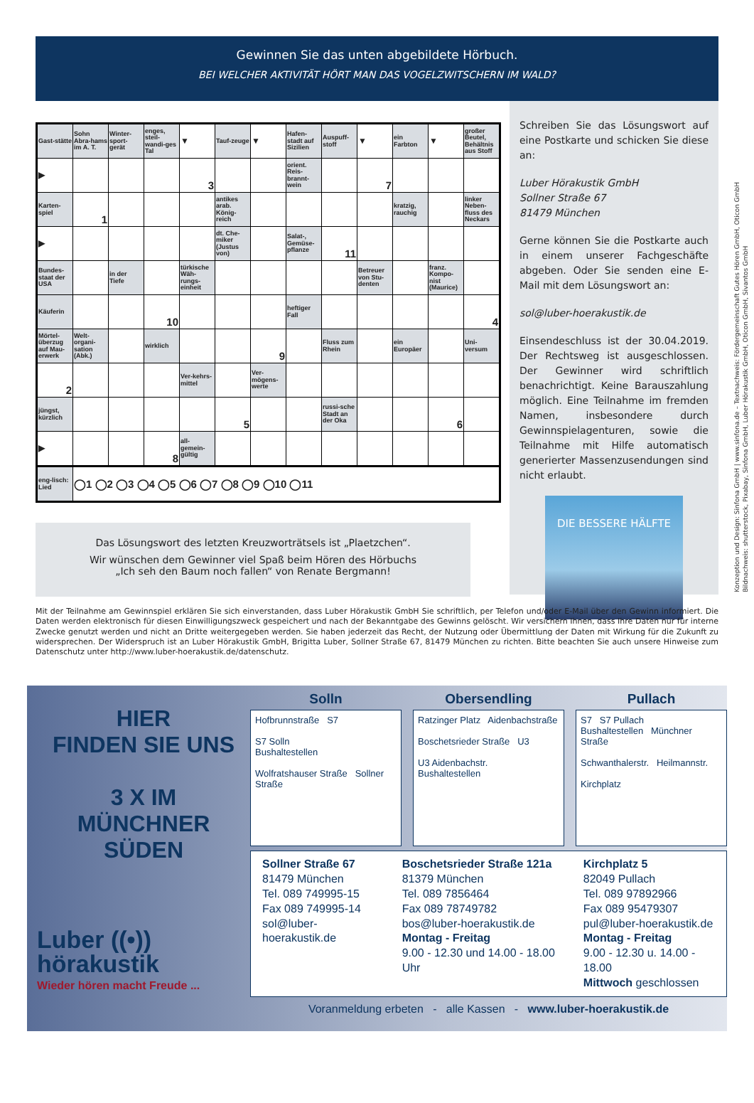Gewinnen Sie das unten abgebildete Hörbuch.
BEI WELCHER AKTIVITÄT HÖRT MAN DAS VOGELZWITSCHERN IM WALD?
| Gast-stätte | Sohn Abra-hams im A. T. | Winter-sport-gerät | enges, steil-wandi-ges Tal | ▼ | Tauf-zeuge | ▼ | Hafen-stadt auf Sizilien | Auspuff-stoff | ▼ | ein Farbton | ▼ | großer Beutel, Behältnis aus Stoff |
| ▶ | | | | 3 | | | orient. Reis-brannt-wein | | 7 | | | |
| Karten-spiel | 1 | | | | antikes arab. König-reich | | | | | kratzig, rauchig | | linker Neben-fluss des Neckars |
| ▶ | | | | | dt. Che-miker (Justus von) | | Salat-, Gemüse-pflanze | 11 | | | | |
| Bundes-staat der USA | | in der Tiefe | | türkische Wäh-rungs-einheit | | | | | Betreuer von Stu-denten | | franz. Kompo-nist (Maurice) | |
| Käuferin | | | 10 | | | | heftiger Fall | | | | | 4 |
| Mörtel-überzug auf Mau-erwerk | Welt-organi-sation (Abk.) | | wirklich | | | 9 | | Fluss zum Rhein | | ein Europäer | | Uni-versum |
| 2 | | | | Ver-kehrs-mittel | | Ver-mögens-werte | | | | | | |
| jüngst, kürzlich | | | | | 5 | | | russi-sche Stadt an der Oka | | | 6 | |
| ▶ | | | 8 | all-gemein-gültig | | | | | | | | |
| eng-lisch: Lied | ◯1 ◯2 ◯3 ◯4 ◯5 ◯6 ◯7 ◯8 ◯9 ◯10 ◯11 | | | | | | | | | | | |
Das Lösungswort des letzten Kreuzworträtsels ist „Plaetzchen“.
Wir wünschen dem Gewinner viel Spaß beim Hören des Hörbuchs
„Ich seh den Baum noch fallen“ von Renate Bergmann!
Schreiben Sie das Lösungswort auf eine Postkarte und schicken Sie diese an:
Luber Hörakustik GmbH
Sollner Straße 67
81479 München
Gerne können Sie die Postkarte auch in einem unserer Fachgeschäfte abgeben. Oder Sie senden eine E-Mail mit dem Lösungswort an:
sol@luber-hoerakustik.de
Einsendeschluss ist der 30.04.2019. Der Rechtsweg ist ausgeschlossen. Der Gewinner wird schriftlich benachrichtigt. Keine Barauszahlung möglich. Eine Teilnahme im fremden Namen, insbesondere durch Gewinnspielagenturen, sowie die Teilnahme mit Hilfe automatisch generierter Massenzusendungen sind nicht erlaubt.
DIE BESSERE HÄLFTE
Konzeption und Design: Sinfona GmbH | www.sinfona.de – Textnachweis: Fördergemeinschaft Gutes Hören GmbH, Oticon GmbH
Bildnachweis: shutterstock, Pixabay, Sinfona GmbH, Luber Hörakustik GmbH, Oticon GmbH, Sivantos GmbH
Mit der Teilnahme am Gewinnspiel erklären Sie sich einverstanden, dass Luber Hörakustik GmbH Sie schriftlich, per Telefon und/oder E-Mail über den Gewinn informiert. Die Daten werden elektronisch für diesen Einwilligungszweck gespeichert und nach der Bekanntgabe des Gewinns gelöscht. Wir versichern Ihnen, dass Ihre Daten nur für interne Zwecke genutzt werden und nicht an Dritte weitergegeben werden. Sie haben jederzeit das Recht, der Nutzung oder Übermittlung der Daten mit Wirkung für die Zukunft zu widersprechen. Der Widerspruch ist an Luber Hörakustik GmbH, Brigitta Luber, Sollner Straße 67, 81479 München zu richten. Bitte beachten Sie auch unsere Hinweise zum Datenschutz unter http://www.luber-hoerakustik.de/datenschutz.
HIER
FINDEN SIE UNS
3 X IM
MÜNCHNER SÜDEN
Luber ((•))
hörakustik
Wieder hören macht Freude ...
Solln
Hofbrunnstraße S7
S7 Solln
Bushaltestellen
Wolfratshauser Straße Sollner Straße
Obersendling
Ratzinger Platz Aidenbachstraße
Boschetsrieder Straße U3
U3 Aidenbachstr.
Bushaltestellen
Pullach
S7 S7 Pullach
Bushaltestellen Münchner Straße
Schwanthalerstr. Heilmannstr.
Kirchplatz
Sollner Straße 67
81479 München
Tel. 089 749995-15
Fax 089 749995-14
sol@luber-hoerakustik.de
Boschetsrieder Straße 121a
81379 München
Tel. 089 7856464
Fax 089 78749782
bos@luber-hoerakustik.de
Montag - Freitag
9.00 - 12.30 und 14.00 - 18.00 Uhr
Kirchplatz 5
82049 Pullach
Tel. 089 97892966
Fax 089 95479307
pul@luber-hoerakustik.de
Montag - Freitag
9.00 - 12.30 u. 14.00 - 18.00
Mittwoch geschlossen
Voranmeldung erbeten - alle Kassen - www.luber-hoerakustik.de